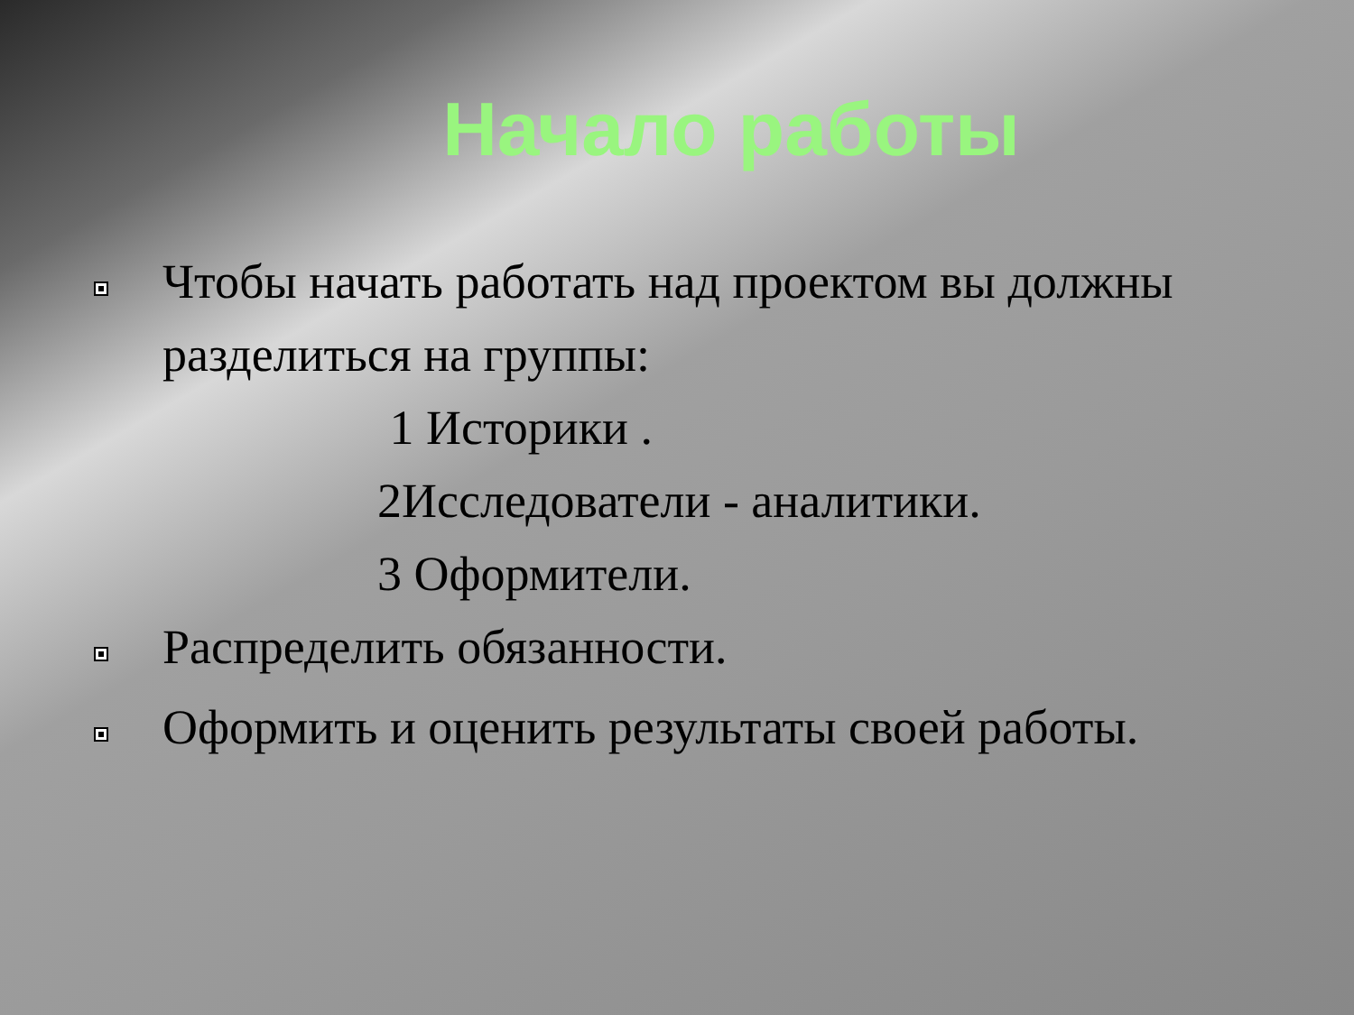Начало работы
Чтобы начать работать над проектом вы должны разделиться на группы:
1 Историки .
2Исследователи - аналитики.
3 Оформители.
Распределить обязанности.
Оформить и оценить результаты своей работы.